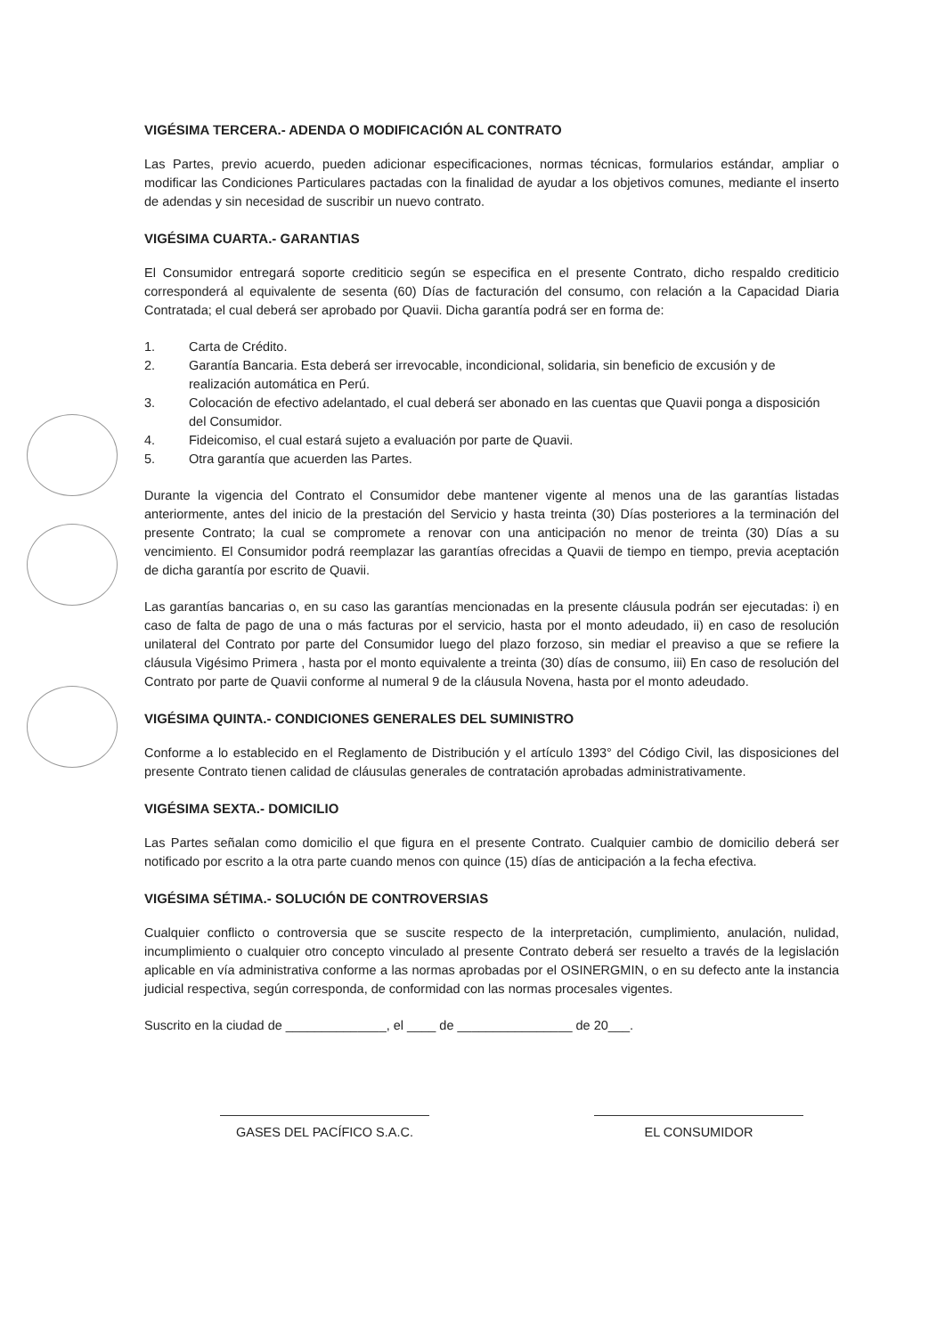VIGÉSIMA TERCERA.- ADENDA O MODIFICACIÓN AL CONTRATO
Las Partes, previo acuerdo, pueden adicionar especificaciones, normas técnicas, formularios estándar, ampliar o modificar las Condiciones Particulares pactadas con la finalidad de ayudar a los objetivos comunes, mediante el inserto de adendas y sin necesidad de suscribir un nuevo contrato.
VIGÉSIMA CUARTA.- GARANTIAS
El Consumidor entregará soporte crediticio según se especifica en el presente Contrato, dicho respaldo crediticio corresponderá al equivalente de sesenta (60) Días de facturación del consumo, con relación a la Capacidad Diaria Contratada; el cual deberá ser aprobado por Quavii. Dicha garantía podrá ser en forma de:
1. Carta de Crédito.
2. Garantía Bancaria. Esta deberá ser irrevocable, incondicional, solidaria, sin beneficio de excusión y de realización automática en Perú.
3. Colocación de efectivo adelantado, el cual deberá ser abonado en las cuentas que Quavii ponga a disposición del Consumidor.
4. Fideicomiso, el cual estará sujeto a evaluación por parte de Quavii.
5. Otra garantía que acuerden las Partes.
Durante la vigencia del Contrato el Consumidor debe mantener vigente al menos una de las garantías listadas anteriormente, antes del inicio de la prestación del Servicio y hasta treinta (30) Días posteriores a la terminación del presente Contrato; la cual se compromete a renovar con una anticipación no menor de treinta (30) Días a su vencimiento. El Consumidor podrá reemplazar las garantías ofrecidas a Quavii de tiempo en tiempo, previa aceptación de dicha garantía por escrito de Quavii.
Las garantías bancarias o, en su caso las garantías mencionadas en la presente cláusula podrán ser ejecutadas: i) en caso de falta de pago de una o más facturas por el servicio, hasta por el monto adeudado, ii) en caso de resolución unilateral del Contrato por parte del Consumidor luego del plazo forzoso, sin mediar el preaviso a que se refiere la cláusula Vigésimo Primera , hasta por el monto equivalente a treinta (30) días de consumo, iii) En caso de resolución del Contrato por parte de Quavii conforme al numeral 9 de la cláusula Novena, hasta por el monto adeudado.
VIGÉSIMA QUINTA.- CONDICIONES GENERALES DEL SUMINISTRO
Conforme a lo establecido en el Reglamento de Distribución y el artículo 1393° del Código Civil, las disposiciones del presente Contrato tienen calidad de cláusulas generales de contratación aprobadas administrativamente.
VIGÉSIMA SEXTA.- DOMICILIO
Las Partes señalan como domicilio el que figura en el presente Contrato. Cualquier cambio de domicilio deberá ser notificado por escrito a la otra parte cuando menos con quince (15) días de anticipación a la fecha efectiva.
VIGÉSIMA SÉTIMA.- SOLUCIÓN DE CONTROVERSIAS
Cualquier conflicto o controversia que se suscite respecto de la interpretación, cumplimiento, anulación, nulidad, incumplimiento o cualquier otro concepto vinculado al presente Contrato deberá ser resuelto a través de la legislación aplicable en vía administrativa conforme a las normas aprobadas por el OSINERGMIN, o en su defecto ante la instancia judicial respectiva, según corresponda, de conformidad con las normas procesales vigentes.
Suscrito en la ciudad de ______________, el ____ de ________________ de 20___.
GASES DEL PACÍFICO S.A.C. EL CONSUMIDOR